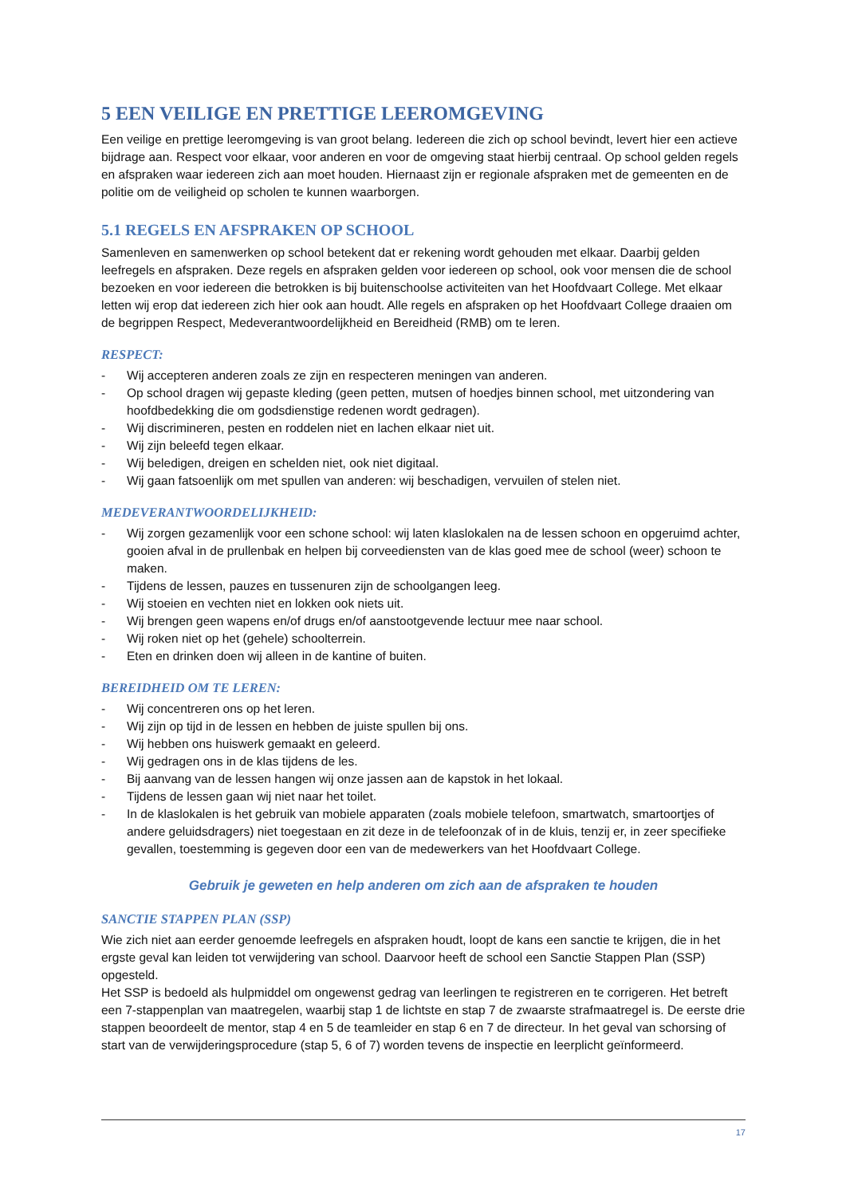5 EEN VEILIGE EN PRETTIGE LEEROMGEVING
Een veilige en prettige leeromgeving is van groot belang. Iedereen die zich op school bevindt, levert hier een actieve bijdrage aan. Respect voor elkaar, voor anderen en voor de omgeving staat hierbij centraal. Op school gelden regels en afspraken waar iedereen zich aan moet houden. Hiernaast zijn er regionale afspraken met de gemeenten en de politie om de veiligheid op scholen te kunnen waarborgen.
5.1 REGELS EN AFSPRAKEN OP SCHOOL
Samenleven en samenwerken op school betekent dat er rekening wordt gehouden met elkaar. Daarbij gelden leefregels en afspraken. Deze regels en afspraken gelden voor iedereen op school, ook voor mensen die de school bezoeken en voor iedereen die betrokken is bij buitenschoolse activiteiten van het Hoofdvaart College. Met elkaar letten wij erop dat iedereen zich hier ook aan houdt. Alle regels en afspraken op het Hoofdvaart College draaien om de begrippen Respect, Medeverantwoordelijkheid en Bereidheid (RMB) om te leren.
RESPECT:
- Wij accepteren anderen zoals ze zijn en respecteren meningen van anderen.
- Op school dragen wij gepaste kleding (geen petten, mutsen of hoedjes binnen school, met uitzondering van hoofdbedekking die om godsdienstige redenen wordt gedragen).
- Wij discrimineren, pesten en roddelen niet en lachen elkaar niet uit.
- Wij zijn beleefd tegen elkaar.
- Wij beledigen, dreigen en schelden niet, ook niet digitaal.
- Wij gaan fatsoenlijk om met spullen van anderen: wij beschadigen, vervuilen of stelen niet.
MEDEVERANTWOORDELIJKHEID:
- Wij zorgen gezamenlijk voor een schone school: wij laten klaslokalen na de lessen schoon en opgeruimd achter, gooien afval in de prullenbak en helpen bij corveediensten van de klas goed mee de school (weer) schoon te maken.
- Tijdens de lessen, pauzes en tussenuren zijn de schoolgangen leeg.
- Wij stoeien en vechten niet en lokken ook niets uit.
- Wij brengen geen wapens en/of drugs en/of aanstootgevende lectuur mee naar school.
- Wij roken niet op het (gehele) schoolterrein.
- Eten en drinken doen wij alleen in de kantine of buiten.
BEREIDHEID OM TE LEREN:
- Wij concentreren ons op het leren.
- Wij zijn op tijd in de lessen en hebben de juiste spullen bij ons.
- Wij hebben ons huiswerk gemaakt en geleerd.
- Wij gedragen ons in de klas tijdens de les.
- Bij aanvang van de lessen hangen wij onze jassen aan de kapstok in het lokaal.
- Tijdens de lessen gaan wij niet naar het toilet.
- In de klaslokalen is het gebruik van mobiele apparaten (zoals mobiele telefoon, smartwatch, smartoortjes of andere geluidsdragers) niet toegestaan en zit deze in de telefoonzak of in de kluis, tenzij er, in zeer specifieke gevallen, toestemming is gegeven door een van de medewerkers van het Hoofdvaart College.
Gebruik je geweten en help anderen om zich aan de afspraken te houden
SANCTIE STAPPEN PLAN (SSP)
Wie zich niet aan eerder genoemde leefregels en afspraken houdt, loopt de kans een sanctie te krijgen, die in het ergste geval kan leiden tot verwijdering van school. Daarvoor heeft de school een Sanctie Stappen Plan (SSP) opgesteld.
Het SSP is bedoeld als hulpmiddel om ongewenst gedrag van leerlingen te registreren en te corrigeren. Het betreft een 7-stappenplan van maatregelen, waarbij stap 1 de lichtste en stap 7 de zwaarste strafmaatregel is. De eerste drie stappen beoordeelt de mentor, stap 4 en 5 de teamleider en stap 6 en 7 de directeur. In het geval van schorsing of start van de verwijderingsprocedure (stap 5, 6 of 7) worden tevens de inspectie en leerplicht geïnformeerd.
17